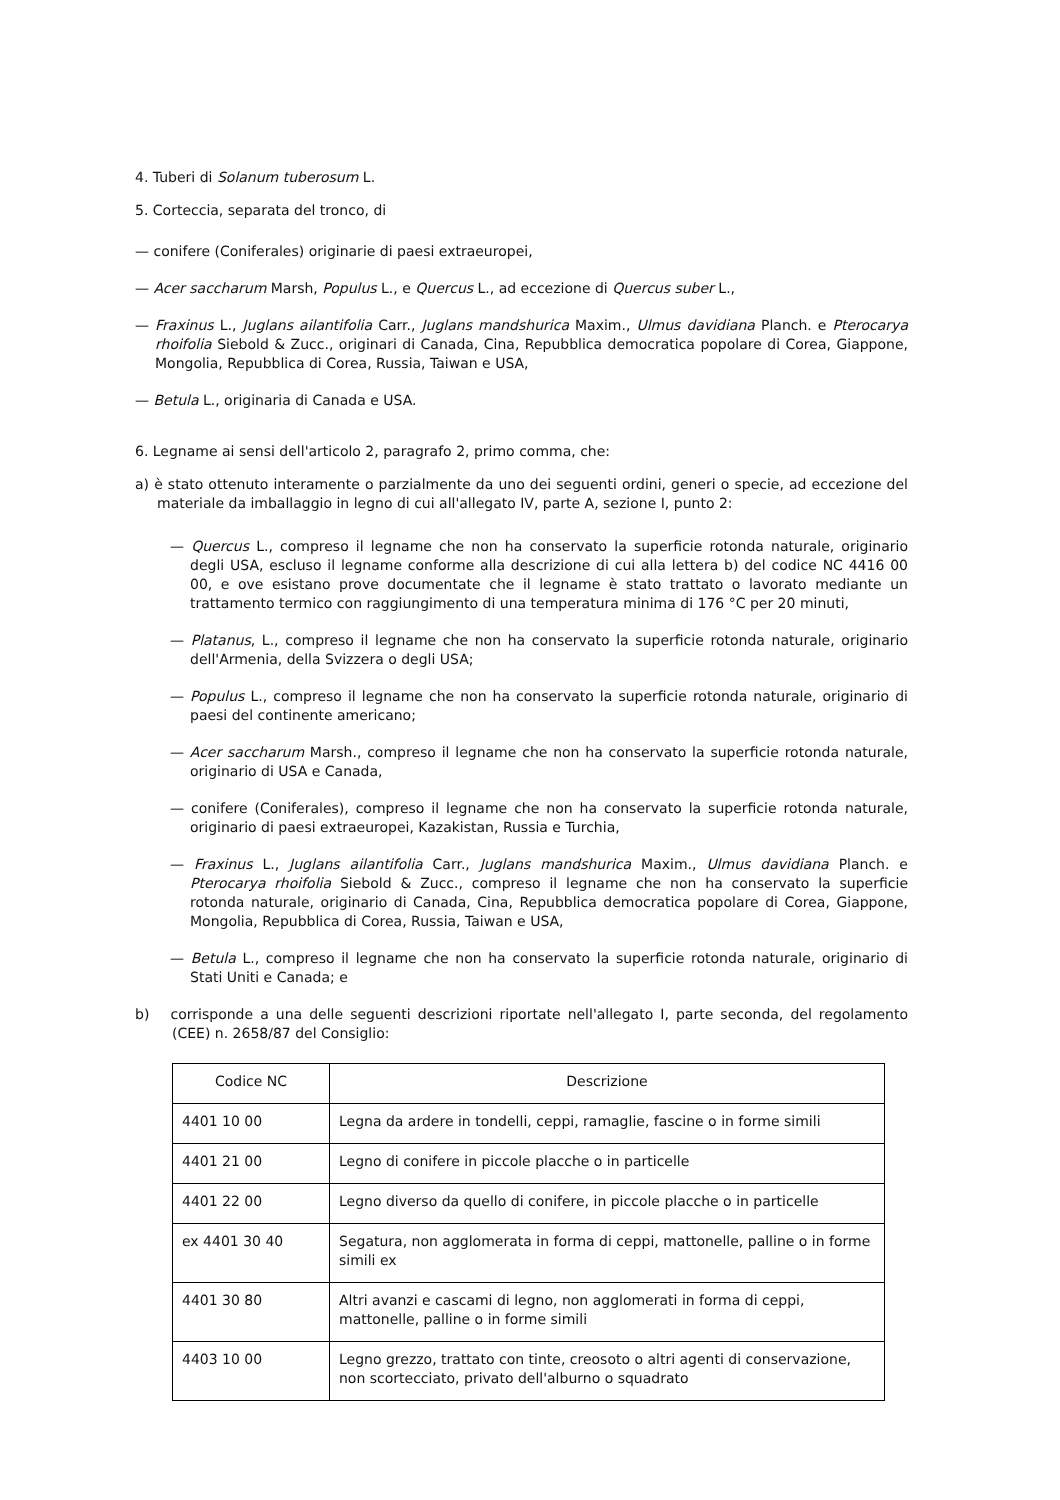4. Tuberi di Solanum tuberosum L.
5. Corteccia, separata del tronco, di
— conifere (Coniferales) originarie di paesi extraeuropei,
— Acer saccharum Marsh, Populus L., e Quercus L., ad eccezione di Quercus suber L.,
— Fraxinus L., Juglans ailantifolia Carr., Juglans mandshurica Maxim., Ulmus davidiana Planch. e Pterocarya rhoifolia Siebold & Zucc., originari di Canada, Cina, Repubblica democratica popolare di Corea, Giappone, Mongolia, Repubblica di Corea, Russia, Taiwan e USA,
— Betula L., originaria di Canada e USA.
6. Legname ai sensi dell'articolo 2, paragrafo 2, primo comma, che:
a) è stato ottenuto interamente o parzialmente da uno dei seguenti ordini, generi o specie, ad eccezione del materiale da imballaggio in legno di cui all'allegato IV, parte A, sezione I, punto 2:
— Quercus L., compreso il legname che non ha conservato la superficie rotonda naturale, originario degli USA, escluso il legname conforme alla descrizione di cui alla lettera b) del codice NC 4416 00 00, e ove esistano prove documentate che il legname è stato trattato o lavorato mediante un trattamento termico con raggiungimento di una temperatura minima di 176 °C per 20 minuti,
— Platanus, L., compreso il legname che non ha conservato la superficie rotonda naturale, originario dell'Armenia, della Svizzera o degli USA;
— Populus L., compreso il legname che non ha conservato la superficie rotonda naturale, originario di paesi del continente americano;
— Acer saccharum Marsh., compreso il legname che non ha conservato la superficie rotonda naturale, originario di USA e Canada,
— conifere (Coniferales), compreso il legname che non ha conservato la superficie rotonda naturale, originario di paesi extraeuropei, Kazakistan, Russia e Turchia,
— Fraxinus L., Juglans ailantifolia Carr., Juglans mandshurica Maxim., Ulmus davidiana Planch. e Pterocarya rhoifolia Siebold & Zucc., compreso il legname che non ha conservato la superficie rotonda naturale, originario di Canada, Cina, Repubblica democratica popolare di Corea, Giappone, Mongolia, Repubblica di Corea, Russia, Taiwan e USA,
— Betula L., compreso il legname che non ha conservato la superficie rotonda naturale, originario di Stati Uniti e Canada; e
b) corrisponde a una delle seguenti descrizioni riportate nell'allegato I, parte seconda, del regolamento (CEE) n. 2658/87 del Consiglio:
| Codice NC | Descrizione |
| --- | --- |
| 4401 10 00 | Legna da ardere in tondelli, ceppi, ramaglie, fascine o in forme simili |
| 4401 21 00 | Legno di conifere in piccole placche o in particelle |
| 4401 22 00 | Legno diverso da quello di conifere, in piccole placche o in particelle |
| ex 4401 30 40 | Segatura, non agglomerata in forma di ceppi, mattonelle, palline o in forme simili ex |
| 4401 30 80 | Altri avanzi e cascami di legno, non agglomerati in forma di ceppi, mattonelle, palline o in forme simili |
| 4403 10 00 | Legno grezzo, trattato con tinte, creosoto o altri agenti di conservazione, non scortecciato, privato dell'alburno o squadrato |